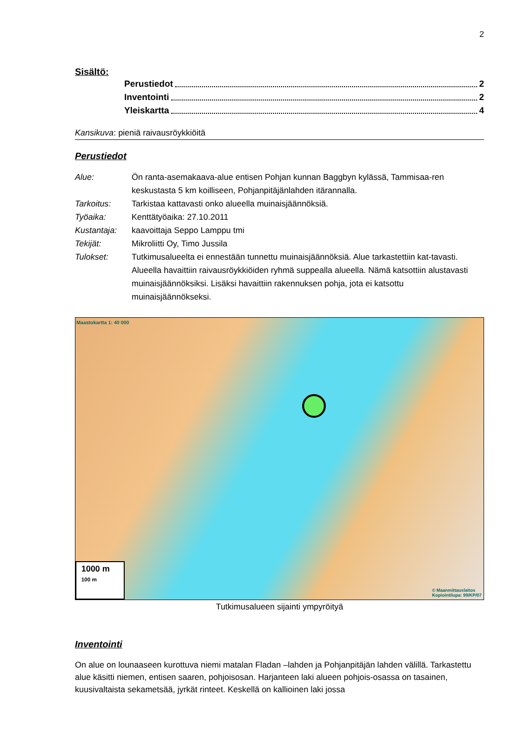2
Sisältö:
Perustiedot 2
Inventointi 2
Yleiskartta 4
Kansikuva: pieniä raivausröykkiöitä
Perustiedot
| Alue: | Ön ranta-asemakaava-alue entisen Pohjan kunnan Baggbyn kylässä, Tammisaa-ren keskustasta 5 km koilliseen, Pohjanpitäjänlahden itärannalla. |
| Tarkoitus: | Tarkistaa kattavasti onko alueella muinaisjäännöksiä. |
| Työaika: | Kenttätyöaika: 27.10.2011 |
| Kustantaja: | kaavoittaja Seppo Lamppu tmi |
| Tekijät: | Mikroliitti Oy, Timo Jussila |
| Tulokset: | Tutkimusalueelta ei ennestään tunnettu muinaisjäännöksiä. Alue tarkastettiin kat-tavasti. Alueella havaittiin raivausröykkiöiden ryhmä suppealla alueella. Nämä katsottiin alustavasti muinaisjäännöksiksi. Lisäksi havaittiin rakennuksen pohja, jota ei katsottu muinaisjäännökseksi. |
Maastokartta 1: 40 000
1000 m
100 m
© Maanmittauslaitos
Kopiointilupa: 99/KP/07
Tutkimusalueen sijainti ympyröityä
Inventointi
On alue on lounaaseen kurottuva niemi matalan Fladan –lahden ja Pohjanpitäjän lahden välillä. Tarkastettu alue käsitti niemen, entisen saaren, pohjoisosan. Harjanteen laki alueen pohjois-osassa on tasainen, kuusivaltaista sekametsää, jyrkät rinteet. Keskellä on kallioinen laki jossa